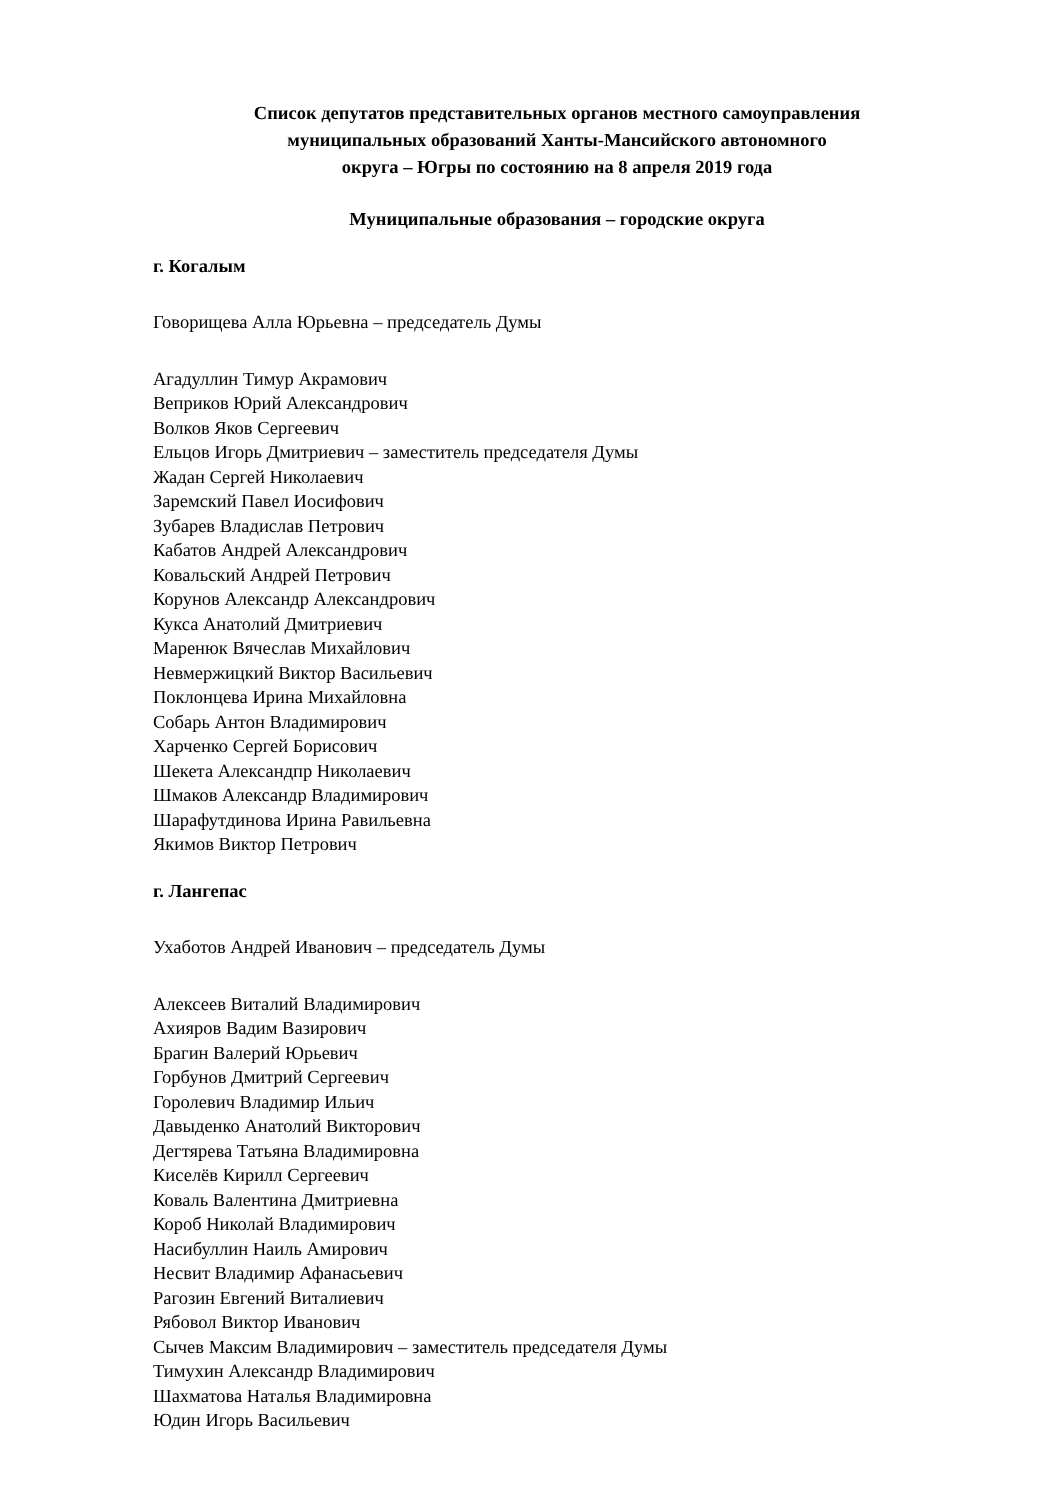Список депутатов представительных органов местного самоуправления
муниципальных образований Ханты-Мансийского автономного
округа – Югры по состоянию на 8 апреля 2019 года
Муниципальные образования – городские округа
г. Когалым
Говорищева Алла Юрьевна – председатель Думы
Агадуллин Тимур Акрамович
Веприков Юрий Александрович
Волков Яков Сергеевич
Ельцов Игорь Дмитриевич – заместитель председателя Думы
Жадан Сергей Николаевич
Заремский Павел Иосифович
Зубарев Владислав Петрович
Кабатов Андрей Александрович
Ковальский Андрей Петрович
Корунов Александр Александрович
Кукса Анатолий Дмитриевич
Маренюк Вячеслав Михайлович
Невмержицкий Виктор Васильевич
Поклонцева Ирина Михайловна
Собарь Антон Владимирович
Харченко Сергей Борисович
Шекета Александпр Николаевич
Шмаков Александр Владимирович
Шарафутдинова Ирина Равильевна
Якимов Виктор Петрович
г. Лангепас
Ухаботов Андрей Иванович – председатель Думы
Алексеев Виталий Владимирович
Ахияров Вадим Вазирович
Брагин Валерий Юрьевич
Горбунов Дмитрий Сергеевич
Горолевич Владимир Ильич
Давыденко Анатолий Викторович
Дегтярева Татьяна Владимировна
Киселёв Кирилл Сергеевич
Коваль Валентина Дмитриевна
Короб Николай Владимирович
Насибуллин Наиль Амирович
Несвит Владимир Афанасьевич
Рагозин Евгений Виталиевич
Рябовол Виктор Иванович
Сычев Максим Владимирович – заместитель председателя Думы
Тимухин Александр Владимирович
Шахматова Наталья Владимировна
Юдин Игорь Васильевич